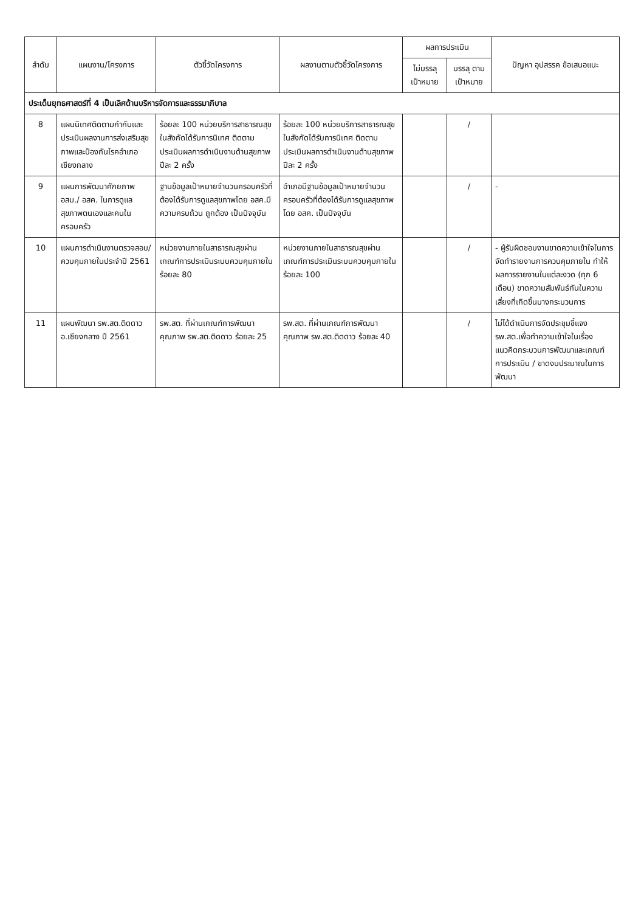| ลำดับ | แผนงาน/โครงการ | ตัวชี้วัดโครงการ | ผลงานตามตัวชี้วัดโครงการ | ผลการประเมิน | | ปัญหา อุปสรรค ข้อเสนอแนะ |
| --- | --- | --- | --- | --- | --- | --- |
| | | | | ไม่บรรลุ เป้าหมาย | บรรลุ ตาม เป้าหมาย | |
| ประเด็นยุทธศาสตร์ที่ 4 เป็นเลิศด้านบริหารจัดการและธรรมาภิบาล | | | | | | |
| 8 | แผนนิเทศติดตามกำกับและประเมินผลงานการส่งเสริมสุขภาพและป้องกันโรคอำเภอเชียงกลาง | ร้อยละ 100 หน่วยบริการสาธารณสุขในสังกัดได้รับการนิเทศ ติดตามประเมินผลการดำเนินงานด้านสุขภาพ ปีละ 2 ครั้ง | ร้อยละ 100 หน่วยบริการสาธารณสุขในสังกัดได้รับการนิเทศ ติดตามประเมินผลการดำเนินงานด้านสุขภาพ ปีละ 2 ครั้ง | | / | |
| 9 | แผนการพัฒนาศักยภาพ อสม./ อสค. ในการดูแลสุขภาพตนเองและคนในครอบครัว | ฐานข้อมูลเป้าหมายจำนวนครอบครัวที่ต้องได้รับการดูแลสุขภาพโดย อสค.มีความครบถ้วน ถูกต้อง เป็นปัจจุบัน | อำเภอมีฐานข้อมูลเป้าหมายจำนวนครอบครัวที่ต้องได้รับการดูแลสุขภาพ โดย อสค. เป็นปัจจุบัน | | / | - |
| 10 | แผนการดำเนินงานตรวจสอบ/ควบคุมภายในประจำปี 2561 | หน่วยงานภายในสาธารณสุขผ่านเกณฑ์การประเมินระบบควบคุมภายใน ร้อยละ 80 | หน่วยงานภายในสาธารณสุขผ่านเกณฑ์การประเมินระบบควบคุมภายใน ร้อยละ 100 | | / | - ผู้รับผิดชอบงานขาดความเข้าใจในการจัดทำรายงานการควบคุมภายใน ทำให้ผลการรายงานในแต่ละงวด (ทุก 6 เดือน) ขาดความสัมพันธ์กันในความเสี่ยงที่เกิดขึ้นบางกระบวนการ |
| 11 | แผนพัฒนา รพ.สต.ติดดาว อ.เชียงกลาง ปี 2561 | รพ.สต. ที่ผ่านเกณฑ์การพัฒนาคุณภาพ รพ.สต.ติดดาว ร้อยละ 25 | รพ.สต. ที่ผ่านเกณฑ์การพัฒนาคุณภาพ รพ.สต.ติดดาว ร้อยละ 40 | | / | ไม่ได้ดำเนินการจัดประชุมชี้แจง รพ.สต.เพื่อทำความเข้าใจในเรื่องแนวคิดกระบวนการพัฒนาและเกณฑ์การประเมิน / ขาดงบประมาณในการพัฒนา |